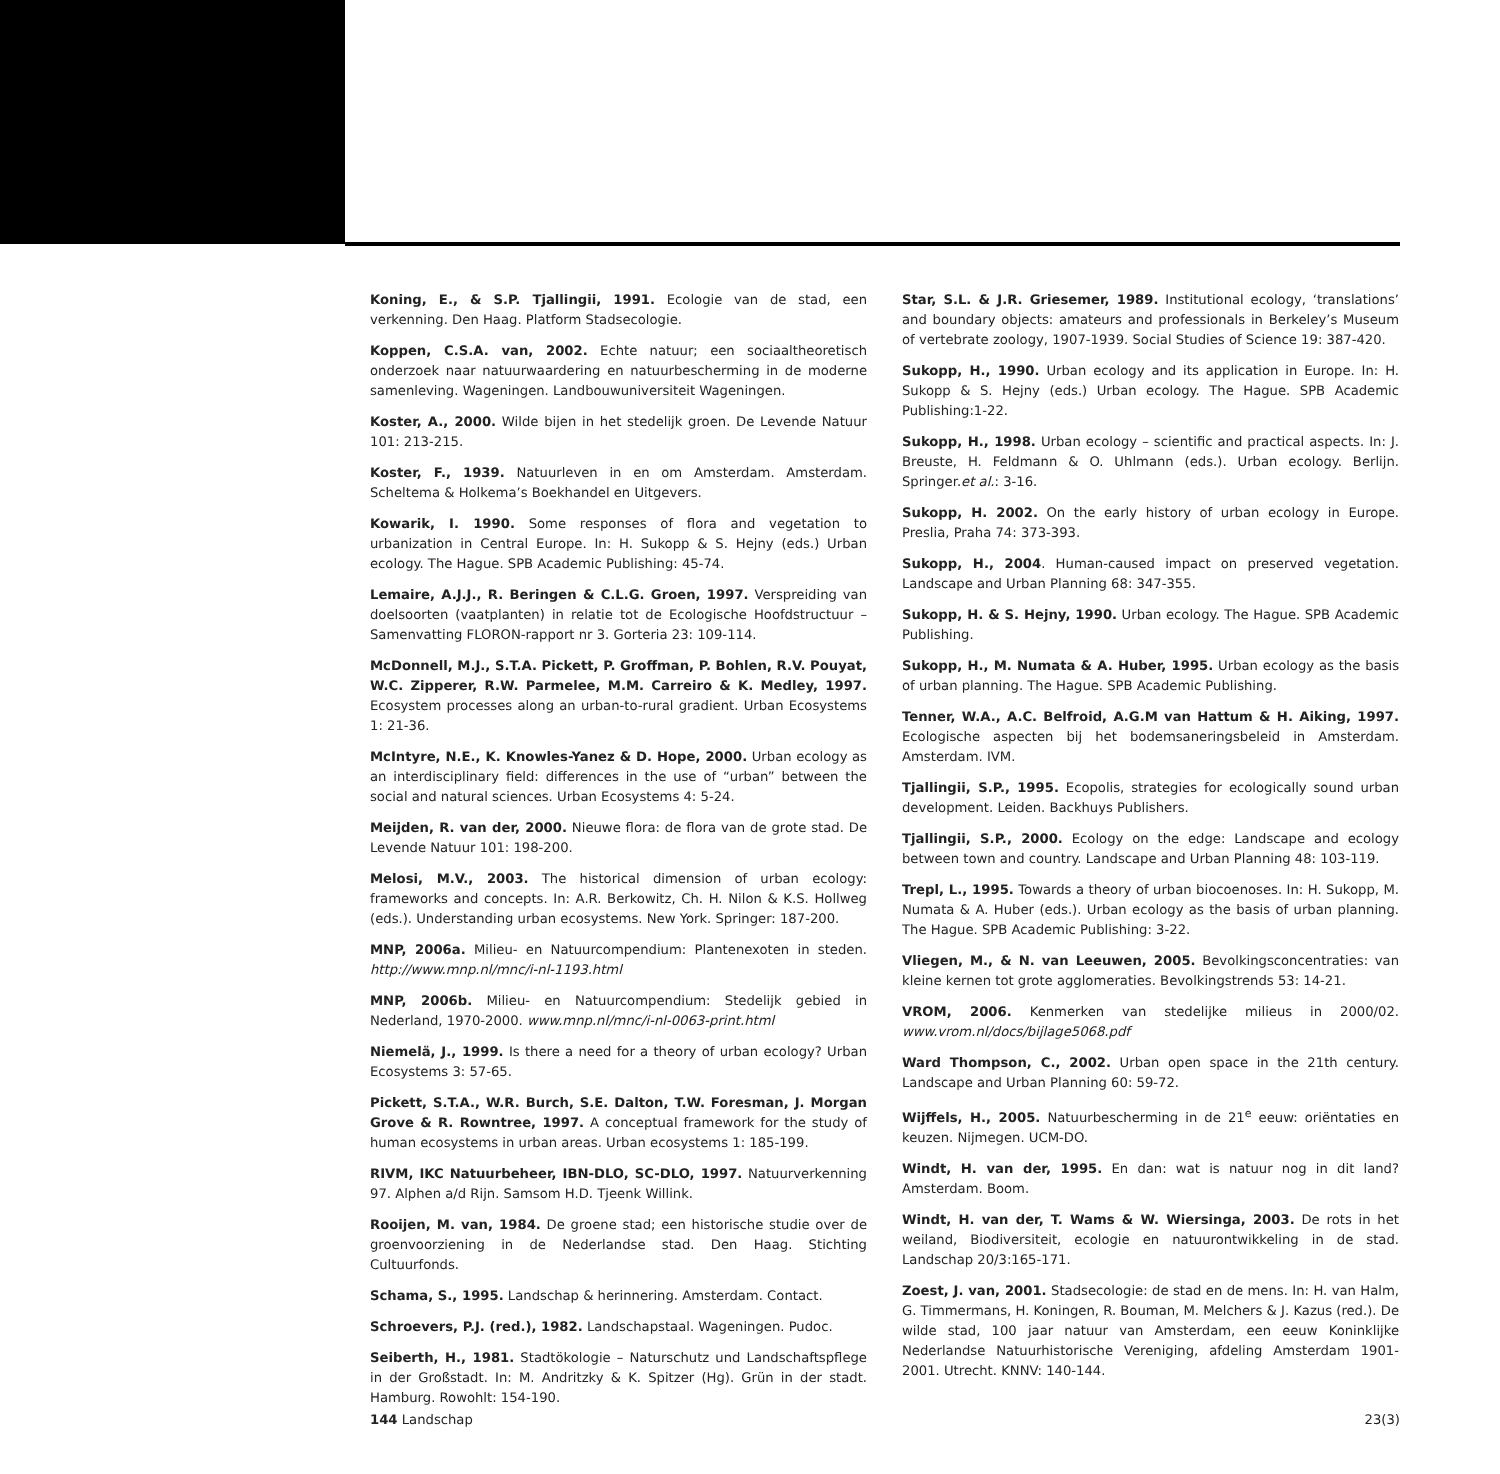Koning, E., & S.P. Tjallingii, 1991. Ecologie van de stad, een verkenning. Den Haag. Platform Stadsecologie.
Koppen, C.S.A. van, 2002. Echte natuur; een sociaaltheoretisch onderzoek naar natuurwaardering en natuurbescherming in de moderne samenleving. Wageningen. Landbouwuniversiteit Wageningen.
Koster, A., 2000. Wilde bijen in het stedelijk groen. De Levende Natuur 101: 213-215.
Koster, F., 1939. Natuurleven in en om Amsterdam. Amsterdam. Scheltema & Holkema’s Boekhandel en Uitgevers.
Kowarik, I. 1990. Some responses of flora and vegetation to urbanization in Central Europe. In: H. Sukopp & S. Hejny (eds.) Urban ecology. The Hague. SPB Academic Publishing: 45-74.
Lemaire, A.J.J., R. Beringen & C.L.G. Groen, 1997. Verspreiding van doelsoorten (vaatplanten) in relatie tot de Ecologische Hoofdstructuur – Samenvatting FLORON-rapport nr 3. Gorteria 23: 109-114.
McDonnell, M.J., S.T.A. Pickett, P. Groffman, P. Bohlen, R.V. Pouyat, W.C. Zipperer, R.W. Parmelee, M.M. Carreiro & K. Medley, 1997. Ecosystem processes along an urban-to-rural gradient. Urban Ecosystems 1: 21-36.
McIntyre, N.E., K. Knowles-Yanez & D. Hope, 2000. Urban ecology as an interdisciplinary field: differences in the use of “urban” between the social and natural sciences. Urban Ecosystems 4: 5-24.
Meijden, R. van der, 2000. Nieuwe flora: de flora van de grote stad. De Levende Natuur 101: 198-200.
Melosi, M.V., 2003. The historical dimension of urban ecology: frameworks and concepts. In: A.R. Berkowitz, Ch. H. Nilon & K.S. Hollweg (eds.). Understanding urban ecosystems. New York. Springer: 187-200.
MNP, 2006a. Milieu- en Natuurcompendium: Plantenexoten in steden. http://www.mnp.nl/mnc/i-nl-1193.html
MNP, 2006b. Milieu- en Natuurcompendium: Stedelijk gebied in Nederland, 1970-2000. www.mnp.nl/mnc/i-nl-0063-print.html
Niemelä, J., 1999. Is there a need for a theory of urban ecology? Urban Ecosystems 3: 57-65.
Pickett, S.T.A., W.R. Burch, S.E. Dalton, T.W. Foresman, J. Morgan Grove & R. Rowntree, 1997. A conceptual framework for the study of human ecosystems in urban areas. Urban ecosystems 1: 185-199.
RIVM, IKC Natuurbeheer, IBN-DLO, SC-DLO, 1997. Natuurverkenning 97. Alphen a/d Rijn. Samsom H.D. Tjeenk Willink.
Rooijen, M. van, 1984. De groene stad; een historische studie over de groenvoorziening in de Nederlandse stad. Den Haag. Stichting Cultuurfonds.
Schama, S., 1995. Landschap & herinnering. Amsterdam. Contact.
Schroevers, P.J. (red.), 1982. Landschapstaal. Wageningen. Pudoc.
Seiberth, H., 1981. Stadtökologie – Naturschutz und Landschaftspflege in der Großstadt. In: M. Andritzky & K. Spitzer (Hg). Grün in der stadt. Hamburg. Rowohlt: 154-190.
Star, S.L. & J.R. Griesemer, 1989. Institutional ecology, ‘translations’ and boundary objects: amateurs and professionals in Berkeley’s Museum of vertebrate zoology, 1907-1939. Social Studies of Science 19: 387-420.
Sukopp, H., 1990. Urban ecology and its application in Europe. In: H. Sukopp & S. Hejny (eds.) Urban ecology. The Hague. SPB Academic Publishing:1-22.
Sukopp, H., 1998. Urban ecology – scientific and practical aspects. In: J. Breuste, H. Feldmann & O. Uhlmann (eds.). Urban ecology. Berlijn. Springer.et al.: 3-16.
Sukopp, H. 2002. On the early history of urban ecology in Europe. Preslia, Praha 74: 373-393.
Sukopp, H., 2004. Human-caused impact on preserved vegetation. Landscape and Urban Planning 68: 347-355.
Sukopp, H. & S. Hejny, 1990. Urban ecology. The Hague. SPB Academic Publishing.
Sukopp, H., M. Numata & A. Huber, 1995. Urban ecology as the basis of urban planning. The Hague. SPB Academic Publishing.
Tenner, W.A., A.C. Belfroid, A.G.M van Hattum & H. Aiking, 1997. Ecologische aspecten bij het bodemsaneringsbeleid in Amsterdam. Amsterdam. IVM.
Tjallingii, S.P., 1995. Ecopolis, strategies for ecologically sound urban development. Leiden. Backhuys Publishers.
Tjallingii, S.P., 2000. Ecology on the edge: Landscape and ecology between town and country. Landscape and Urban Planning 48: 103-119.
Trepl, L., 1995. Towards a theory of urban biocoenoses. In: H. Sukopp, M. Numata & A. Huber (eds.). Urban ecology as the basis of urban planning. The Hague. SPB Academic Publishing: 3-22.
Vliegen, M., & N. van Leeuwen, 2005. Bevolkingsconcentraties: van kleine kernen tot grote agglomeraties. Bevolkingstrends 53: 14-21.
VROM, 2006. Kenmerken van stedelijke milieus in 2000/02. www.vrom.nl/docs/bijlage5068.pdf
Ward Thompson, C., 2002. Urban open space in the 21th century. Landscape and Urban Planning 60: 59-72.
Wijffels, H., 2005. Natuurbescherming in de 21<sup>e</sup> eeuw: oriëntaties en keuzen. Nijmegen. UCM-DO.
Windt, H. van der, 1995. En dan: wat is natuur nog in dit land? Amsterdam. Boom.
Windt, H. van der, T. Wams & W. Wiersinga, 2003. De rots in het weiland, Biodiversiteit, ecologie en natuurontwikkeling in de stad. Landschap 20/3:165-171.
Zoest, J. van, 2001. Stadsecologie: de stad en de mens. In: H. van Halm, G. Timmermans, H. Koningen, R. Bouman, M. Melchers & J. Kazus (red.). De wilde stad, 100 jaar natuur van Amsterdam, een eeuw Koninklijke Nederlandse Natuurhistorische Vereniging, afdeling Amsterdam 1901-2001. Utrecht. KNNV: 140-144.
144 Landschap 23(3)